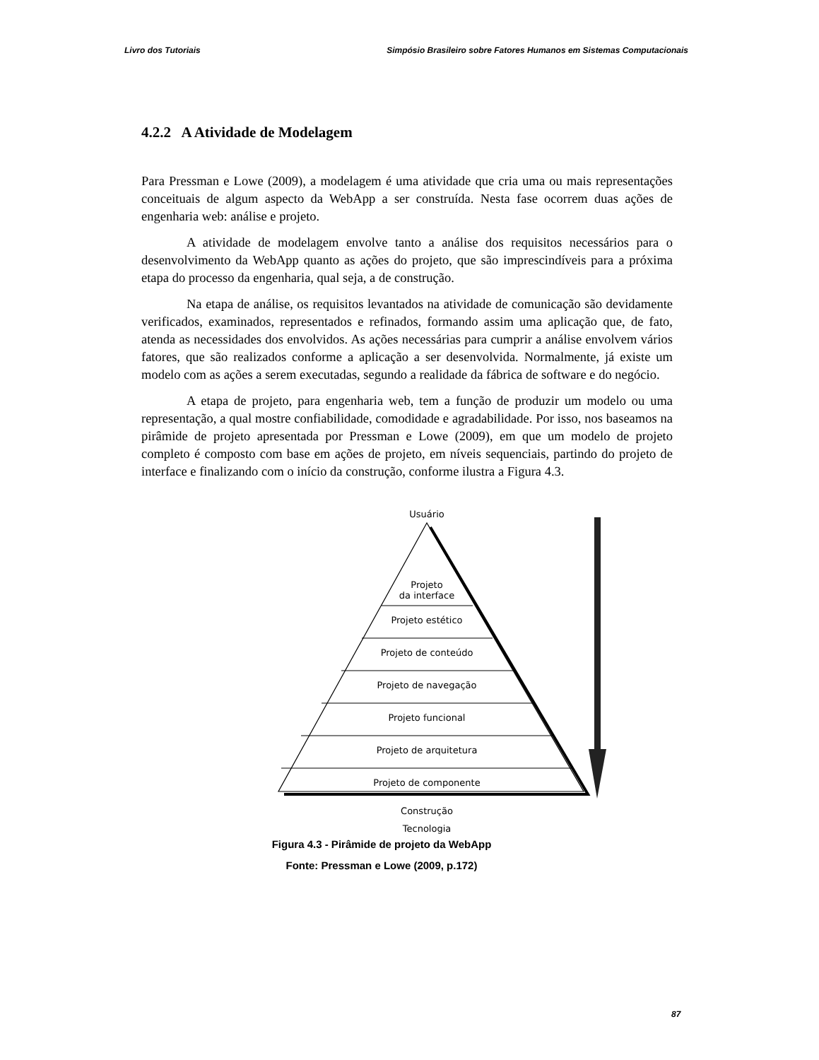Livro dos Tutoriais Simpósio Brasileiro sobre Fatores Humanos em Sistemas Computacionais
4.2.2 A Atividade de Modelagem
Para Pressman e Lowe (2009), a modelagem é uma atividade que cria uma ou mais representações conceituais de algum aspecto da WebApp a ser construída. Nesta fase ocorrem duas ações de engenharia web: análise e projeto.
A atividade de modelagem envolve tanto a análise dos requisitos necessários para o desenvolvimento da WebApp quanto as ações do projeto, que são imprescindíveis para a próxima etapa do processo da engenharia, qual seja, a de construção.
Na etapa de análise, os requisitos levantados na atividade de comunicação são devidamente verificados, examinados, representados e refinados, formando assim uma aplicação que, de fato, atenda as necessidades dos envolvidos. As ações necessárias para cumprir a análise envolvem vários fatores, que são realizados conforme a aplicação a ser desenvolvida. Normalmente, já existe um modelo com as ações a serem executadas, segundo a realidade da fábrica de software e do negócio.
A etapa de projeto, para engenharia web, tem a função de produzir um modelo ou uma representação, a qual mostre confiabilidade, comodidade e agradabilidade. Por isso, nos baseamos na pirâmide de projeto apresentada por Pressman e Lowe (2009), em que um modelo de projeto completo é composto com base em ações de projeto, em níveis sequenciais, partindo do projeto de interface e finalizando com o início da construção, conforme ilustra a Figura 4.3.
Usuário
Projeto
da interface
Projeto estético
Projeto de conteúdo
Projeto de navegação
Projeto funcional
Projeto de arquitetura
Projeto de componente
Construção
Tecnologia
Figura 4.3 - Pirâmide de projeto da WebApp
Fonte: Pressman e Lowe (2009, p.172)
87